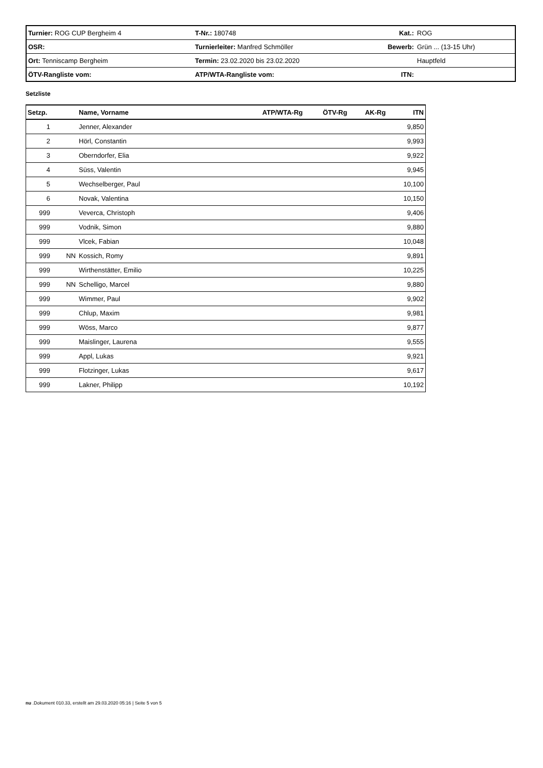| Turnier: ROG CUP Bergheim 4 | | T-Nr.: 180748 | Kat.: | ROG |
| OSR: | Turnierleiter: Manfred Schmöller | | Bewerb: | Grün ... (13-15 Uhr) |
| Ort: Tenniscamp Bergheim | Termin: 23.02.2020 bis 23.02.2020 | | | Hauptfeld |
| ÖTV-Rangliste vom: | ATP/WTA-Rangliste vom: | | ITN: | |
Setzliste
| Setzp. | | Name, Vorname | ATP/WTA-Rg | ÖTV-Rg | AK-Rg | ITN |
| --- | --- | --- | --- | --- | --- | --- |
| 1 | | Jenner, Alexander | | | | 9,850 |
| 2 | | Hörl, Constantin | | | | 9,993 |
| 3 | | Oberndorfer, Elia | | | | 9,922 |
| 4 | | Süss, Valentin | | | | 9,945 |
| 5 | | Wechselberger, Paul | | | | 10,100 |
| 6 | | Novak, Valentina | | | | 10,150 |
| 999 | | Veverca, Christoph | | | | 9,406 |
| 999 | | Vodnik, Simon | | | | 9,880 |
| 999 | | Vlcek, Fabian | | | | 10,048 |
| 999 | NN | Kossich, Romy | | | | 9,891 |
| 999 | | Wirthenstätter, Emilio | | | | 10,225 |
| 999 | NN | Schelligo, Marcel | | | | 9,880 |
| 999 | | Wimmer, Paul | | | | 9,902 |
| 999 | | Chlup, Maxim | | | | 9,981 |
| 999 | | Wöss, Marco | | | | 9,877 |
| 999 | | Maislinger, Laurena | | | | 9,555 |
| 999 | | Appl, Lukas | | | | 9,921 |
| 999 | | Flotzinger, Lukas | | | | 9,617 |
| 999 | | Lakner, Philipp | | | | 10,192 |
nu .Dokument 010.33, erstellt am 29.03.2020 05:16 | Seite 5 von 5